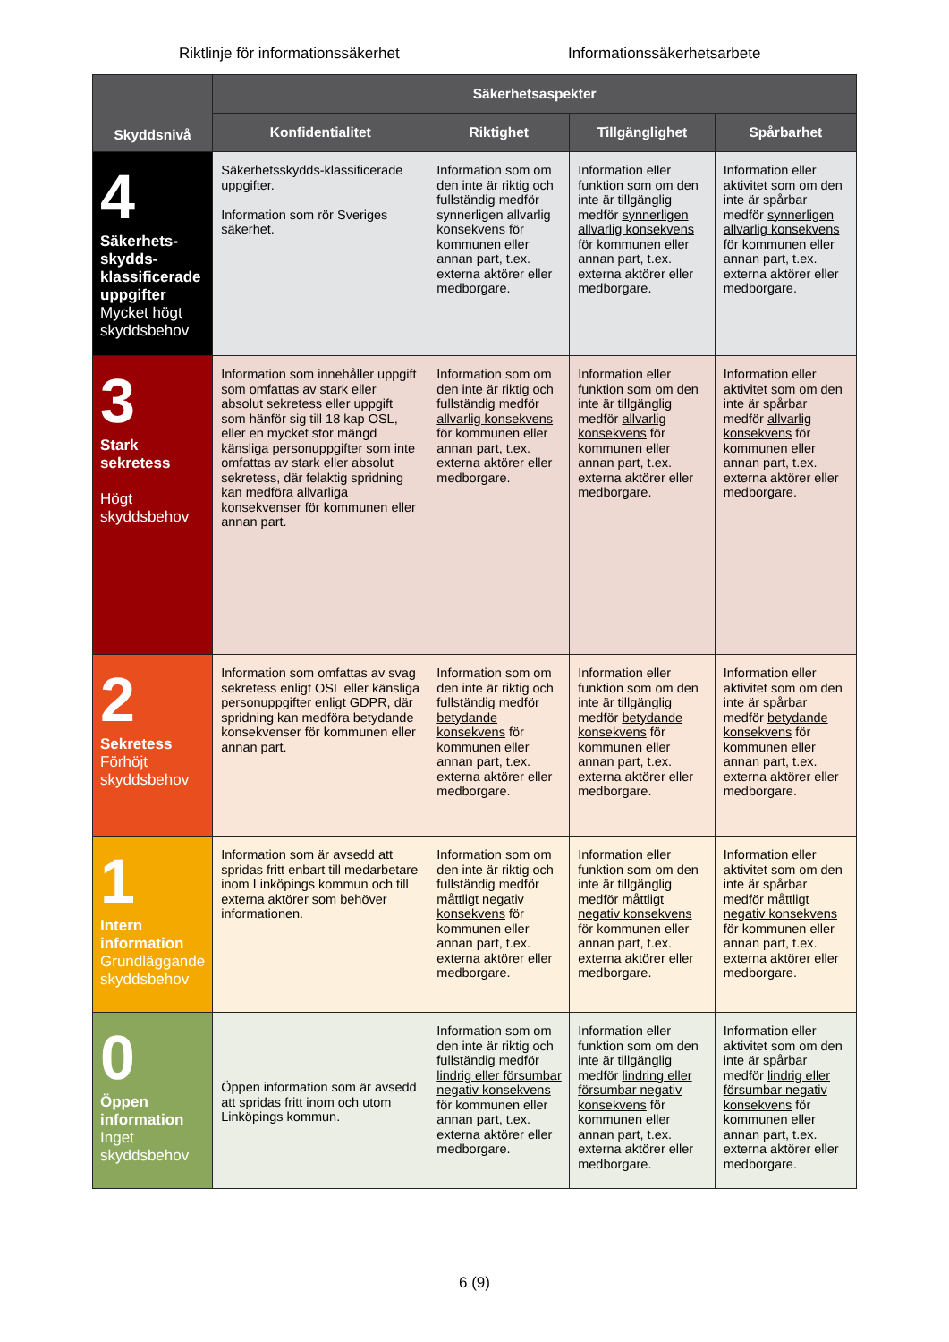Riktlinje för informationssäkerhet Informationssäkerhetsarbete
| Skyddsnivå | Säkerhetsaspekter | | | |
| --- | --- | --- | --- | --- |
| | Konfidentialitet | Riktighet | Tillgänglighet | Spårbarhet |
| 4 Säkerhets-skydds-klassificerade uppgifter Mycket högt skyddsbehov | Säkerhetsskydds-klassificerade uppgifter. Information som rör Sveriges säkerhet. | Information som om den inte är riktig och fullständig medför synnerligen allvarlig konsekvens för kommunen eller annan part, t.ex. externa aktörer eller medborgare. | Information eller funktion som om den inte är tillgänglig medför synnerligen allvarlig konsekvens för kommunen eller annan part, t.ex. externa aktörer eller medborgare. | Information eller aktivitet som om den inte är spårbar medför synnerligen allvarlig konsekvens för kommunen eller annan part, t.ex. externa aktörer eller medborgare. |
| 3 Stark sekretess Högt skyddsbehov | Information som innehåller uppgift som omfattas av stark eller absolut sekretess eller uppgift som hänför sig till 18 kap OSL, eller en mycket stor mängd känsliga personuppgifter som inte omfattas av stark eller absolut sekretess, där felaktig spridning kan medföra allvarliga konsekvenser för kommunen eller annan part. | Information som om den inte är riktig och fullständig medför allvarlig konsekvens för kommunen eller annan part, t.ex. externa aktörer eller medborgare. | Information eller funktion som om den inte är tillgänglig medför allvarlig konsekvens för kommunen eller annan part, t.ex. externa aktörer eller medborgare. | Information eller aktivitet som om den inte är spårbar medför allvarlig konsekvens för kommunen eller annan part, t.ex. externa aktörer eller medborgare. |
| 2 Sekretess Förhöjt skyddsbehov | Information som omfattas av svag sekretess enligt OSL eller känsliga personuppgifter enligt GDPR, där spridning kan medföra betydande konsekvenser för kommunen eller annan part. | Information som om den inte är riktig och fullständig medför betydande konsekvens för kommunen eller annan part, t.ex. externa aktörer eller medborgare. | Information eller funktion som om den inte är tillgänglig medför betydande konsekvens för kommunen eller annan part, t.ex. externa aktörer eller medborgare. | Information eller aktivitet som om den inte är spårbar medför betydande konsekvens för kommunen eller annan part, t.ex. externa aktörer eller medborgare. |
| 1 Intern information Grundläggande skyddsbehov | Information som är avsedd att spridas fritt enbart till medarbetare inom Linköpings kommun och till externa aktörer som behöver informationen. | Information som om den inte är riktig och fullständig medför måttligt negativ konsekvens för kommunen eller annan part, t.ex. externa aktörer eller medborgare. | Information eller funktion som om den inte är tillgänglig medför måttligt negativ konsekvens för kommunen eller annan part, t.ex. externa aktörer eller medborgare. | Information eller aktivitet som om den inte är spårbar medför måttligt negativ konsekvens för kommunen eller annan part, t.ex. externa aktörer eller medborgare. |
| 0 Öppen information Inget skyddsbehov | Öppen information som är avsedd att spridas fritt inom och utom Linköpings kommun. | Information som om den inte är riktig och fullständig medför lindrig eller försumbar negativ konsekvens för kommunen eller annan part, t.ex. externa aktörer eller medborgare. | Information eller funktion som om den inte är tillgänglig medför lindring eller försumbar negativ konsekvens för kommunen eller annan part, t.ex. externa aktörer eller medborgare. | Information eller aktivitet som om den inte är spårbar medför lindrig eller försumbar negativ konsekvens för kommunen eller annan part, t.ex. externa aktörer eller medborgare. |
6 (9)